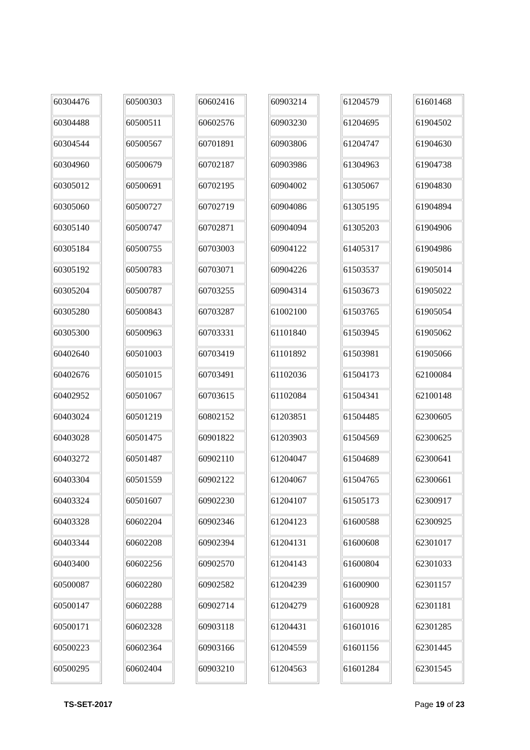| 60304476 |
| 60304488 |
| 60304544 |
| 60304960 |
| 60305012 |
| 60305060 |
| 60305140 |
| 60305184 |
| 60305192 |
| 60305204 |
| 60305280 |
| 60305300 |
| 60402640 |
| 60402676 |
| 60402952 |
| 60403024 |
| 60403028 |
| 60403272 |
| 60403304 |
| 60403324 |
| 60403328 |
| 60403344 |
| 60403400 |
| 60500087 |
| 60500147 |
| 60500171 |
| 60500223 |
| 60500295 |
| 60500303 |
| 60500511 |
| 60500567 |
| 60500679 |
| 60500691 |
| 60500727 |
| 60500747 |
| 60500755 |
| 60500783 |
| 60500787 |
| 60500843 |
| 60500963 |
| 60501003 |
| 60501015 |
| 60501067 |
| 60501219 |
| 60501475 |
| 60501487 |
| 60501559 |
| 60501607 |
| 60602204 |
| 60602208 |
| 60602256 |
| 60602280 |
| 60602288 |
| 60602328 |
| 60602364 |
| 60602404 |
| 60602416 |
| 60602576 |
| 60701891 |
| 60702187 |
| 60702195 |
| 60702719 |
| 60702871 |
| 60703003 |
| 60703071 |
| 60703255 |
| 60703287 |
| 60703331 |
| 60703419 |
| 60703491 |
| 60703615 |
| 60802152 |
| 60901822 |
| 60902110 |
| 60902122 |
| 60902230 |
| 60902346 |
| 60902394 |
| 60902570 |
| 60902582 |
| 60902714 |
| 60903118 |
| 60903166 |
| 60903210 |
| 60903214 |
| 60903230 |
| 60903806 |
| 60903986 |
| 60904002 |
| 60904086 |
| 60904094 |
| 60904122 |
| 60904226 |
| 60904314 |
| 61002100 |
| 61101840 |
| 61101892 |
| 61102036 |
| 61102084 |
| 61203851 |
| 61203903 |
| 61204047 |
| 61204067 |
| 61204107 |
| 61204123 |
| 61204131 |
| 61204143 |
| 61204239 |
| 61204279 |
| 61204431 |
| 61204559 |
| 61204563 |
| 61204579 |
| 61204695 |
| 61204747 |
| 61304963 |
| 61305067 |
| 61305195 |
| 61305203 |
| 61405317 |
| 61503537 |
| 61503673 |
| 61503765 |
| 61503945 |
| 61503981 |
| 61504173 |
| 61504341 |
| 61504485 |
| 61504569 |
| 61504689 |
| 61504765 |
| 61505173 |
| 61600588 |
| 61600608 |
| 61600804 |
| 61600900 |
| 61600928 |
| 61601016 |
| 61601156 |
| 61601284 |
| 61601468 |
| 61904502 |
| 61904630 |
| 61904738 |
| 61904830 |
| 61904894 |
| 61904906 |
| 61904986 |
| 61905014 |
| 61905022 |
| 61905054 |
| 61905062 |
| 61905066 |
| 62100084 |
| 62100148 |
| 62300605 |
| 62300625 |
| 62300641 |
| 62300661 |
| 62300917 |
| 62300925 |
| 62301017 |
| 62301033 |
| 62301157 |
| 62301181 |
| 62301285 |
| 62301445 |
| 62301545 |
TS-SET-2017 Page 19 of 23